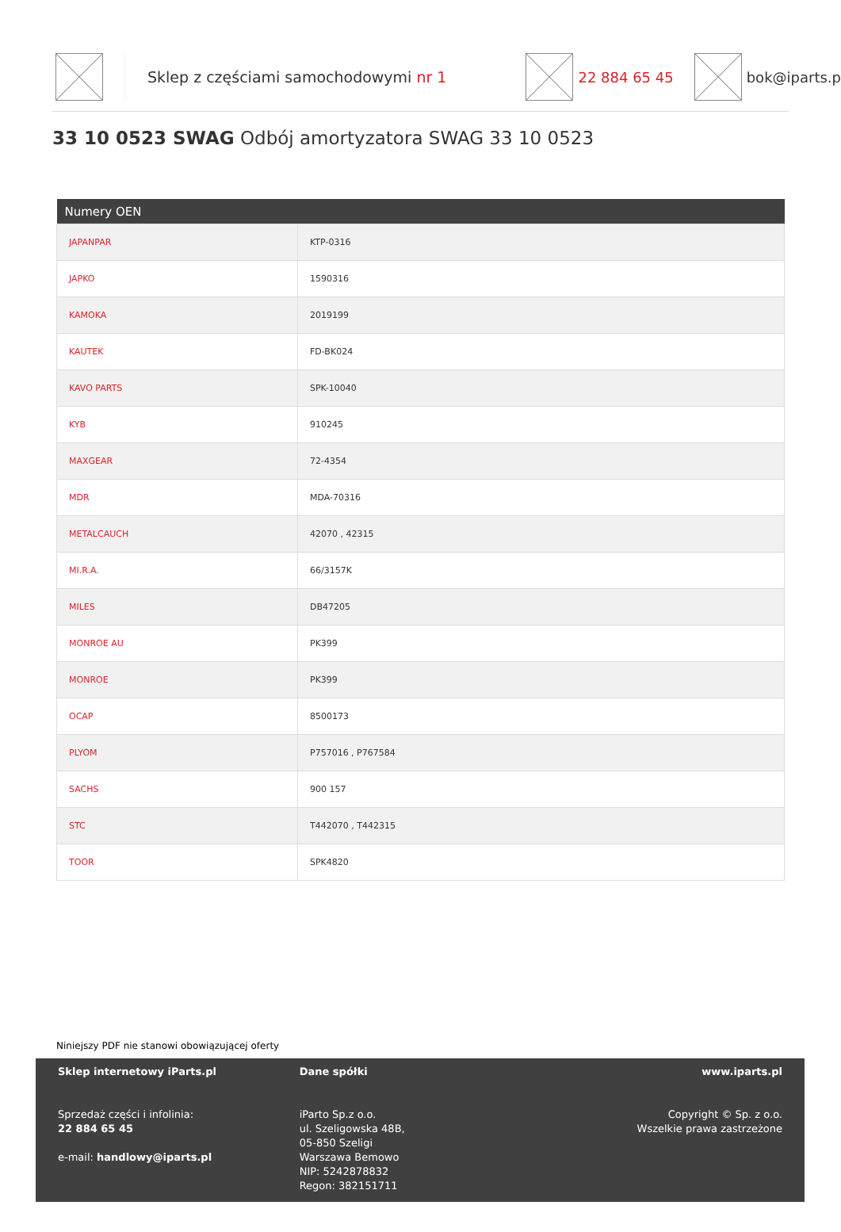Sklep z częściami samochodowymi nr 1 22 884 65 45 bok@iparts.p
33 10 0523 SWAG Odbój amortyzatora SWAG 33 10 0523
| Numery OEN | |
| --- | --- |
| JAPANPAR | KTP-0316 |
| JAPKO | 1590316 |
| KAMOKA | 2019199 |
| KAUTEK | FD-BK024 |
| KAVO PARTS | SPK-10040 |
| KYB | 910245 |
| MAXGEAR | 72-4354 |
| MDR | MDA-70316 |
| METALCAUCH | 42070 , 42315 |
| MI.R.A. | 66/3157K |
| MILES | DB47205 |
| MONROE AU | PK399 |
| MONROE | PK399 |
| OCAP | 8500173 |
| PLYOM | P757016 , P767584 |
| SACHS | 900 157 |
| STC | T442070 , T442315 |
| TOOR | SPK4820 |
Niniejszy PDF nie stanowi obowiązującej oferty
Sklep internetowy iParts.pl
Sprzedaż części i infolinia:
22 884 65 45
e-mail: handlowy@iparts.pl
Dane spółki
iParto Sp.z o.o.
ul. Szeligowska 48B,
05-850 Szeligi
Warszawa Bemowo
NIP: 5242878832
Regon: 382151711
www.iparts.pl
Copyright © Sp. z o.o.
Wszelkie prawa zastrzeżone